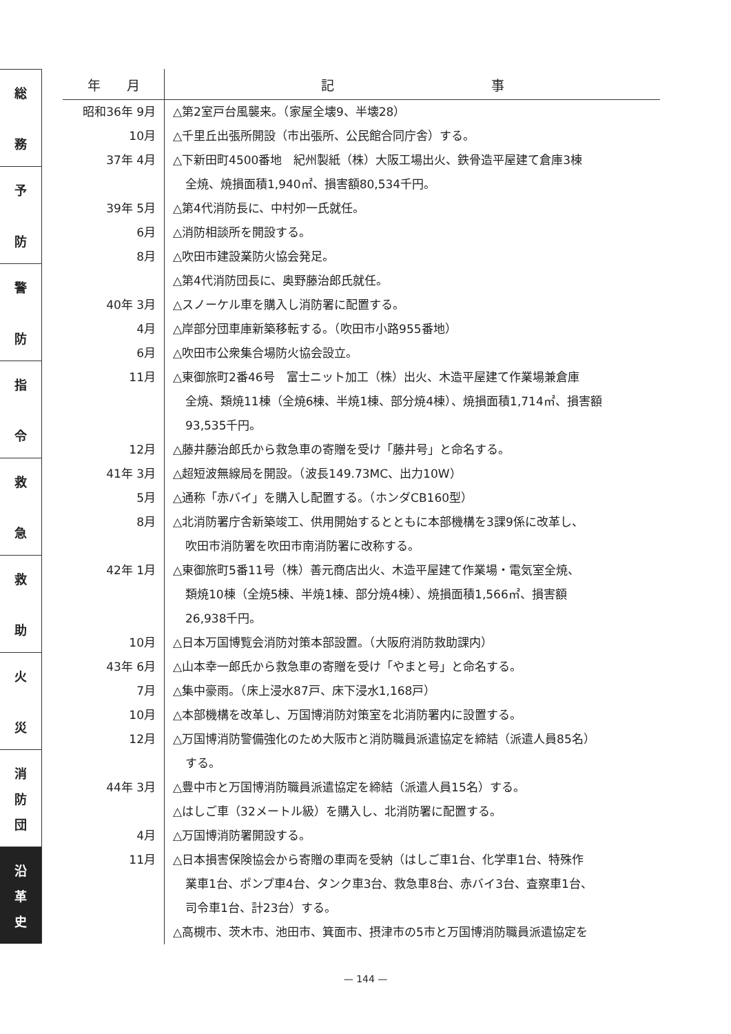総
務
予
防
警
防
指
令
救
急
救
助
火
災
消
防
団
沿
革
史
| 年 月 | 記 事 |
| --- | --- |
| 昭和36年 9月 | △第2室戸台風襲来。（家屋全壊9、半壊28） |
| 10月 | △千里丘出張所開設（市出張所、公民館合同庁舎）する。 |
| 37年 4月 | △下新田町4500番地 紀州製紙（株）大阪工場出火、鉄骨造平屋建て倉庫3棟 全焼、焼損面積1,940㎡、損害額80,534千円。 |
| 39年 5月 | △第4代消防長に、中村夘一氏就任。 |
| 6月 | △消防相談所を開設する。 |
| 8月 | △吹田市建設業防火協会発足。 |
| | △第4代消防団長に、奥野藤治郎氏就任。 |
| 40年 3月 | △スノーケル車を購入し消防署に配置する。 |
| 4月 | △岸部分団車庫新築移転する。（吹田市小路955番地） |
| 6月 | △吹田市公衆集合場防火協会設立。 |
| 11月 | △東御旅町2番46号 富士ニット加工（株）出火、木造平屋建て作業場兼倉庫 全焼、類焼11棟（全焼6棟、半焼1棟、部分焼4棟）、焼損面積1,714㎡、損害額 93,535千円。 |
| 12月 | △藤井藤治郎氏から救急車の寄贈を受け「藤井号」と命名する。 |
| 41年 3月 | △超短波無線局を開設。（波長149.73MC、出力10W） |
| 5月 | △通称「赤バイ」を購入し配置する。（ホンダCB160型） |
| 8月 | △北消防署庁舎新築竣工、供用開始するとともに本部機構を3課9係に改革し、 吹田市消防署を吹田市南消防署に改称する。 |
| 42年 1月 | △東御旅町5番11号（株）善元商店出火、木造平屋建て作業場・電気室全焼、 類焼10棟（全焼5棟、半焼1棟、部分焼4棟）、焼損面積1,566㎡、損害額 26,938千円。 |
| 10月 | △日本万国博覧会消防対策本部設置。（大阪府消防救助課内） |
| 43年 6月 | △山本幸一郎氏から救急車の寄贈を受け「やまと号」と命名する。 |
| 7月 | △集中豪雨。（床上浸水87戸、床下浸水1,168戸） |
| 10月 | △本部機構を改革し、万国博消防対策室を北消防署内に設置する。 |
| 12月 | △万国博消防警備強化のため大阪市と消防職員派遣協定を締結（派遣人員85名） する。 |
| 44年 3月 | △豊中市と万国博消防職員派遣協定を締結（派遣人員15名）する。 |
| | △はしご車（32メートル級）を購入し、北消防署に配置する。 |
| 4月 | △万国博消防署開設する。 |
| 11月 | △日本損害保険協会から寄贈の車両を受納（はしご車1台、化学車1台、特殊作 業車1台、ポンプ車4台、タンク車3台、救急車8台、赤バイ3台、査察車1台、 司令車1台、計23台）する。 |
| | △高槻市、茨木市、池田市、箕面市、摂津市の5市と万国博消防職員派遣協定を |
— 144 —